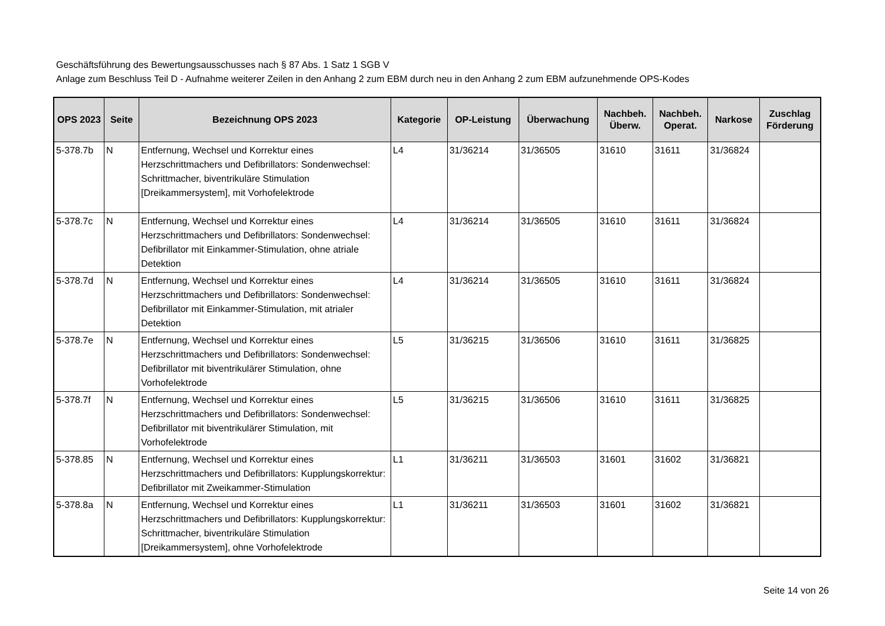Geschäftsführung des Bewertungsausschusses nach § 87 Abs. 1 Satz 1 SGB V
Anlage zum Beschluss Teil D - Aufnahme weiterer Zeilen in den Anhang 2 zum EBM durch neu in den Anhang 2 zum EBM aufzunehmende OPS-Kodes
| OPS 2023 | Seite | Bezeichnung OPS 2023 | Kategorie | OP-Leistung | Überwachung | Nachbeh. Überw. | Nachbeh. Operat. | Narkose | Zuschlag Förderung |
| --- | --- | --- | --- | --- | --- | --- | --- | --- | --- |
| 5-378.7b | N | Entfernung, Wechsel und Korrektur eines Herzschrittmachers und Defibrillators: Sondenwechsel: Schrittmacher, biventrikuläre Stimulation [Dreikammersystem], mit Vorhofelektrode | L4 | 31/36214 | 31/36505 | 31610 | 31611 | 31/36824 | |
| 5-378.7c | N | Entfernung, Wechsel und Korrektur eines Herzschrittmachers und Defibrillators: Sondenwechsel: Defibrillator mit Einkammer-Stimulation, ohne atriale Detektion | L4 | 31/36214 | 31/36505 | 31610 | 31611 | 31/36824 | |
| 5-378.7d | N | Entfernung, Wechsel und Korrektur eines Herzschrittmachers und Defibrillators: Sondenwechsel: Defibrillator mit Einkammer-Stimulation, mit atrialer Detektion | L4 | 31/36214 | 31/36505 | 31610 | 31611 | 31/36824 | |
| 5-378.7e | N | Entfernung, Wechsel und Korrektur eines Herzschrittmachers und Defibrillators: Sondenwechsel: Defibrillator mit biventrikulärer Stimulation, ohne Vorhofelektrode | L5 | 31/36215 | 31/36506 | 31610 | 31611 | 31/36825 | |
| 5-378.7f | N | Entfernung, Wechsel und Korrektur eines Herzschrittmachers und Defibrillators: Sondenwechsel: Defibrillator mit biventrikulärer Stimulation, mit Vorhofelektrode | L5 | 31/36215 | 31/36506 | 31610 | 31611 | 31/36825 | |
| 5-378.85 | N | Entfernung, Wechsel und Korrektur eines Herzschrittmachers und Defibrillators: Kupplungskorrektur: Defibrillator mit Zweikammer-Stimulation | L1 | 31/36211 | 31/36503 | 31601 | 31602 | 31/36821 | |
| 5-378.8a | N | Entfernung, Wechsel und Korrektur eines Herzschrittmachers und Defibrillators: Kupplungskorrektur: Schrittmacher, biventrikuläre Stimulation [Dreikammersystem], ohne Vorhofelektrode | L1 | 31/36211 | 31/36503 | 31601 | 31602 | 31/36821 | |
Seite 14 von 26